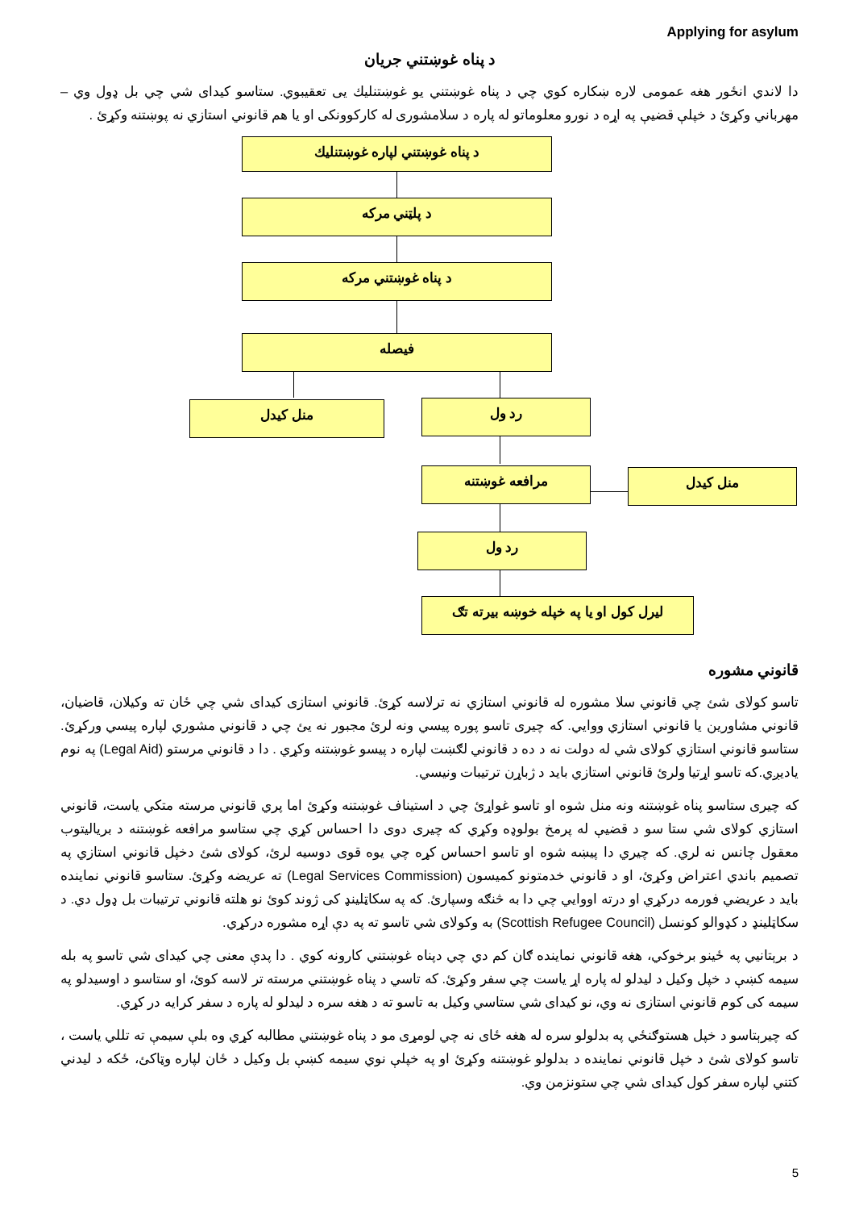Applying for asylum
د پناه غوښتني جريان
دا لاندي انځور هغه عمومی لاره ښکاره کوي چي د پناه غوښتني يو غوښتنليك يی تعقيبوي. ستاسو کيدای شي چي بل ډول وي – مهرباني وکړئ د خپلې قضيې په اړه د نورو معلوماتو له پاره د سلامشوری له کارکوونکی او يا هم قانوني استازي نه پوښتنه وکړئ .
د پناه غوښتني لپاره غوښتنليك
د پلټني مرکه
د پناه غوښتني مرکه
فيصله
منل کيدل رد ول
مرافعه غوښتنه منل کيدل
رد ول
ليرل کول او يا په خپله خوښه بيرته تګ
قانوني مشوره
تاسو کولای شئ چي قانوني سلا مشوره له قانوني استازي نه ترلاسه کړئ. قانوني استازی کيدای شي چي ځان ته وکيلان، قاضيان، قانوني مشاورين يا قانوني استازي ووايي. که چيری تاسو پوره پيسي ونه لرئ مجبور نه يئ چي د قانوني مشوري لپاره پيسي ورکړئ. ستاسو قانوني استازي کولای شي له دولت نه د ده د قانوني لګښت لپاره د پيسو غوښتنه وکړي . دا د قانوني مرستو (Legal Aid) په نوم ياديږي.که تاسو اړتيا ولرئ قانوني استازي بايد د ژباړن ترتيبات ونيسي.
که چيری ستاسو پناه غوښتنه ونه منل شوه او تاسو غواړئ چي د استيناف غوښتنه وکړئ اما پري قانوني مرسته متکي ياست، قانوني استازي کولای شي ستا سو د قضيې له پرمخ بولوډه وکړي که چيری دوی دا احساس کړي چي ستاسو مرافعه غوښتنه د برياليتوب معقول چانس نه لري. که چيري دا پيښه شوه او تاسو احساس کړه چي يوه قوی دوسيه لرئ، کولای شئ دخپل قانوني استازي په تصميم باندي اعتراض وکړئ، او د قانوني خدمتونو کميسون (Legal Services Commission) ته عريضه وکړئ. ستاسو قانوني نماينده بايد د عريضي فورمه درکړي او درته اووايي چي دا به څنګه وسپارئ. که په سکاټلينډ کی ژوند کوئ نو هلته قانوني ترتيبات بل ډول دي. د سکاټلينډ د کډوالو کونسل (Scottish Refugee Council) به وکولای شي تاسو ته په دې اړه مشوره درکړي.
د برېتانيي په ځينو برخوکي، هغه قانوني نماينده ګان کم دي چي دپناه غوښتني کارونه کوي . دا پدې معنی چي کيدای شي تاسو په بله سيمه کښې د خپل وکيل د ليدلو له پاره اړ ياست چي سفر وکړئ. که تاسي د پناه غوښتني مرسته تر لاسه کوئ، او ستاسو د اوسيدلو په سيمه کی کوم قانوني استازی نه وي، نو کيدای شي ستاسي وکيل به تاسو ته د هغه سره د ليدلو له پاره د سفر کرايه در کړي.
که چيرېتاسو د خپل هستوګنځي په بدلولو سره له هغه ځای نه چي لومړی مو د پناه غوښتني مطالبه کړي وه بلې سيمې ته تللي ياست ، تاسو کولای شئ د خپل قانوني نماينده د بدلولو غوښتنه وکړئ او په خپلې نوي سيمه کښې بل وکيل د ځان لپاره وټاکئ، ځکه د ليدني کتني لپاره سفر کول کيدای شي چي ستونزمن وي.
5